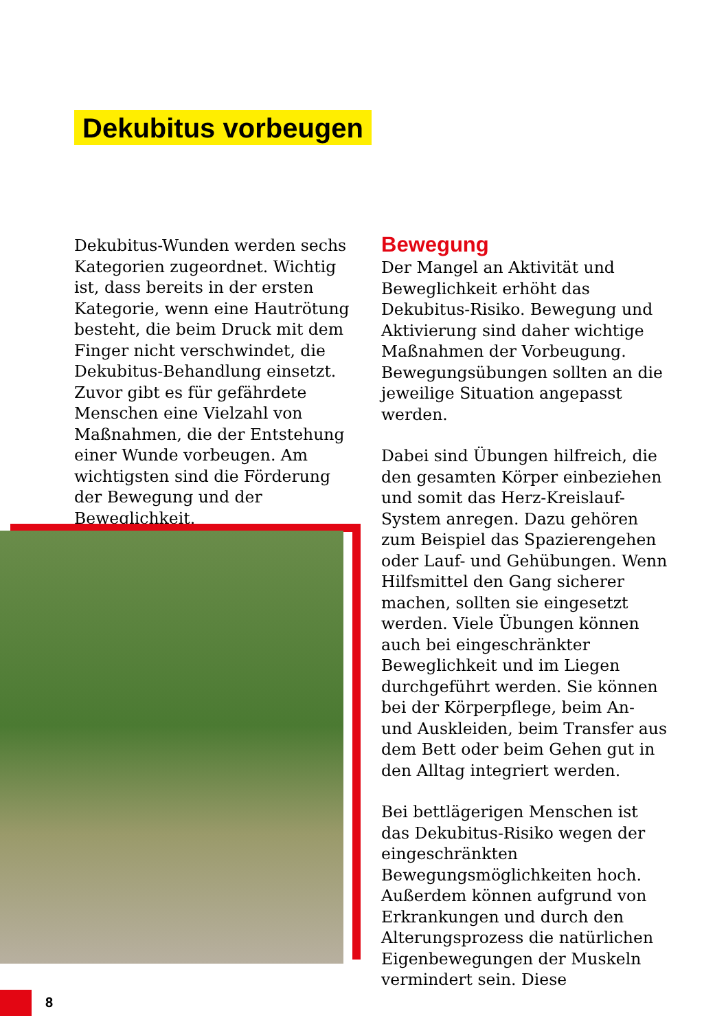Dekubitus vorbeugen
Dekubitus-Wunden werden sechs Kategorien zugeordnet. Wichtig ist, dass bereits in der ersten Kategorie, wenn eine Hautrötung besteht, die beim Druck mit dem Finger nicht verschwindet, die Dekubitus-Behandlung einsetzt. Zuvor gibt es für gefährdete Menschen eine Vielzahl von Maßnahmen, die der Entstehung einer Wunde vorbeugen. Am wichtigsten sind die Förderung der Bewegung und der Beweglichkeit.
Bewegung
Der Mangel an Aktivität und Beweglichkeit erhöht das Dekubitus-Risiko. Bewegung und Aktivierung sind daher wichtige Maßnahmen der Vorbeugung. Bewegungsübungen sollten an die jeweilige Situation angepasst werden.
Dabei sind Übungen hilfreich, die den gesamten Körper einbeziehen und somit das Herz-Kreislauf-System anregen. Dazu gehören zum Beispiel das Spazierengehen oder Lauf- und Gehübungen. Wenn Hilfsmittel den Gang sicherer machen, sollten sie eingesetzt werden. Viele Übungen können auch bei eingeschränkter Beweglichkeit und im Liegen durchgeführt werden. Sie können bei der Körperpflege, beim An- und Auskleiden, beim Transfer aus dem Bett oder beim Gehen gut in den Alltag integriert werden.
Bei bettlägerigen Menschen ist das Dekubitus-Risiko wegen der eingeschränkten Bewegungsmöglichkeiten hoch. Außerdem können aufgrund von Erkrankungen und durch den Alterungsprozess die natürlichen Eigenbewegungen der Muskeln vermindert sein. Diese
8